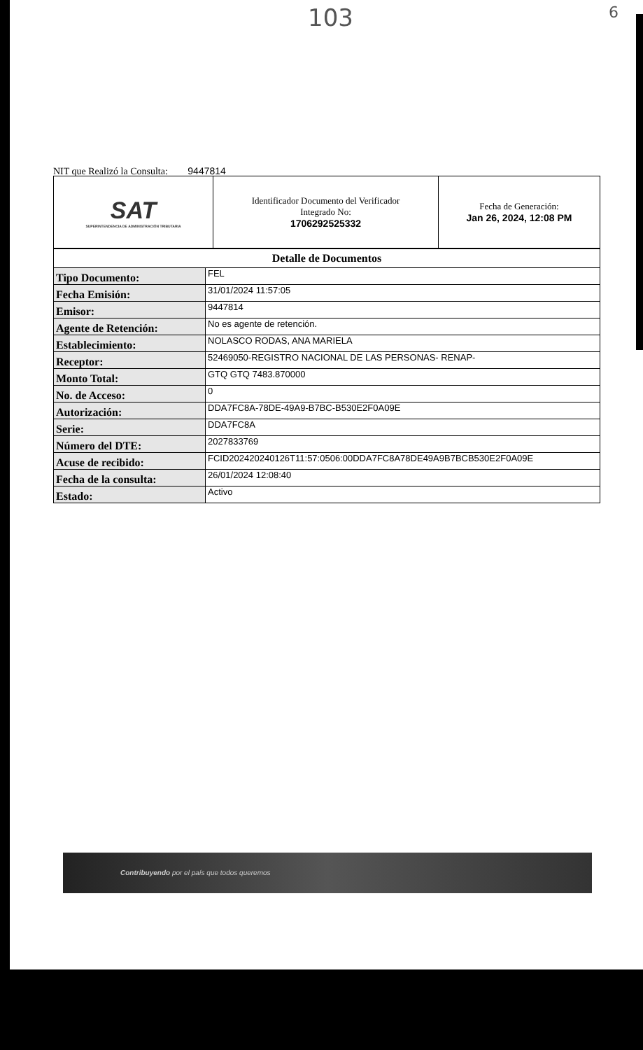103 6
NIT que Realizó la Consulta: 9447814
| SAT SUPERINTENDENCIA DE ADMINISTRACIÓN TRIBUTARIA | Identificador Documento del Verificador Integrado No: 1706292525332 | Fecha de Generación: Jan 26, 2024, 12:08 PM |
| Detalle de Documentos | |
| Tipo Documento: | FEL |
| Fecha Emisión: | 31/01/2024 11:57:05 |
| Emisor: | 9447814 |
| Agente de Retención: | No es agente de retención. |
| Establecimiento: | NOLASCO RODAS, ANA MARIELA |
| Receptor: | 52469050-REGISTRO NACIONAL DE LAS PERSONAS- RENAP- |
| Monto Total: | GTQ GTQ 7483.870000 |
| No. de Acceso: | 0 |
| Autorización: | DDA7FC8A-78DE-49A9-B7BC-B530E2F0A09E |
| Serie: | DDA7FC8A |
| Número del DTE: | 2027833769 |
| Acuse de recibido: | FCID202420240126T11:57:0506:00DDA7FC8A78DE49A9B7BCB530E2F0A09E |
| Fecha de la consulta: | 26/01/2024 12:08:40 |
| Estado: | Activo |
Contribuyendo por el país que todos queremos